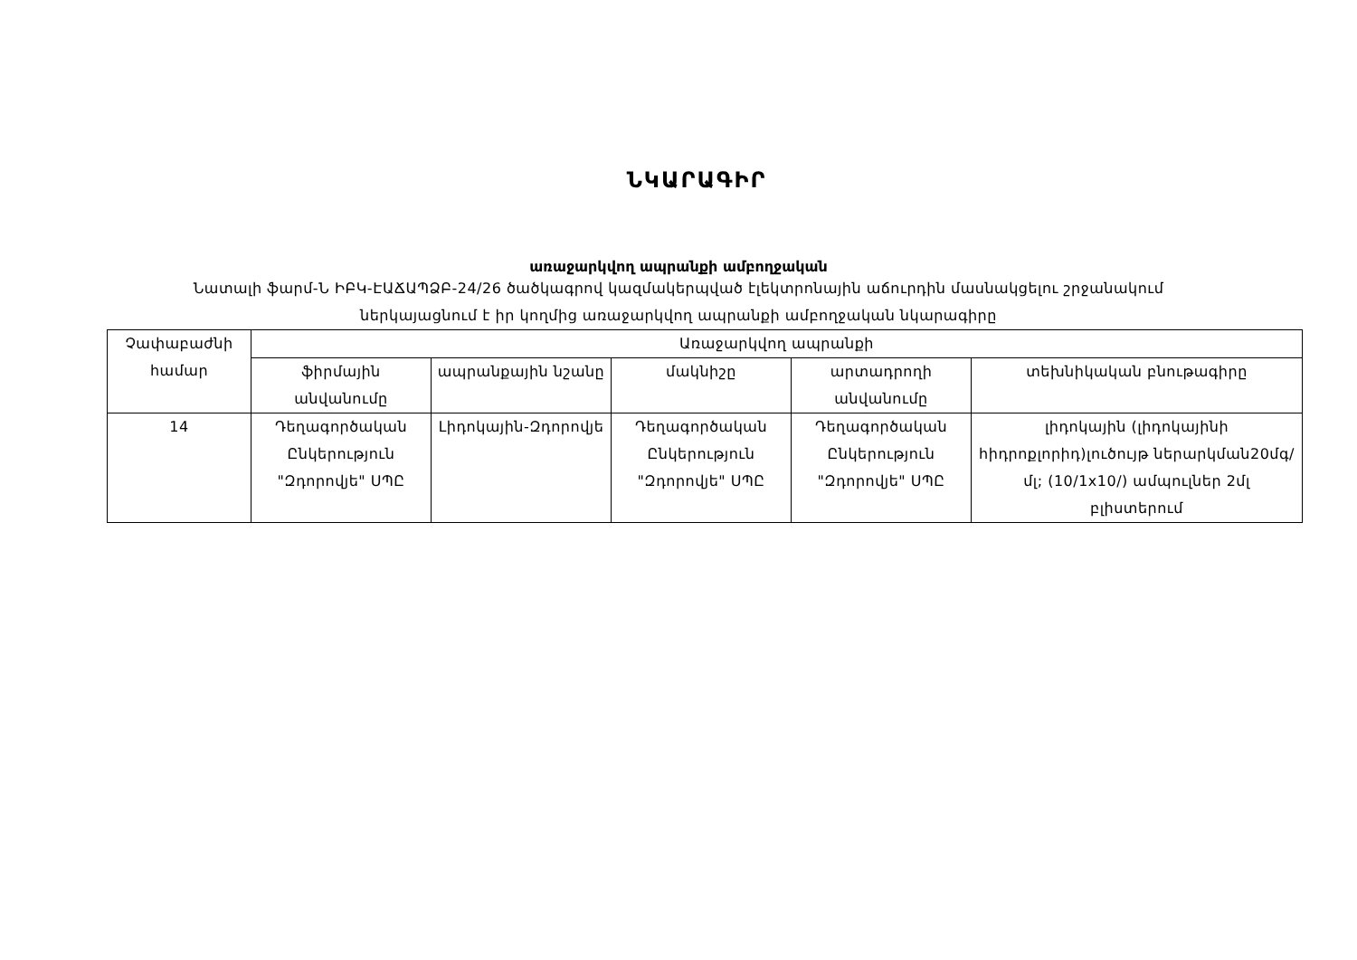ՆԿԱՐԱԳԻՐ
առաջարկվող ապրանքի ամբողջական
Նատալի ֆարմ-Ն ԻԲԿ-ԷԱՃԱՊՁԲ-24/26 ծածկագրով կազմակերպված էլեկտրոնային աճուրդին մասնակցելու շրջանակում
ներկայացնում է իր կողմից առաջարկվող ապրանքի ամբողջական նկարագիրը
| Չափաբաժնի համար | Առաջարկվող ապրանքի | | | | |
| --- | --- | --- | --- | --- | --- |
| | ֆիրմային անվանումը | ապրանքային նշանը | մակնիշը | արտադրողի անվանումը | տեխնիկական բնութագիրը |
| 14 | Դեղագործական Ընկերություն "Զդորովյե" ՍՊԸ | Լիդոկային-Զդորովյե | Դեղագործական Ընկերություն "Զդորովյե" ՍՊԸ | Դեղագործական Ընկերություն "Զդորովյե" ՍՊԸ | լիդոկային (լիդոկայինի հիդրոքլորիդ)լուծույթ ներարկման20մգ/մլ; (10/1x10/) ամպուլներ 2մլ բլիստերում |